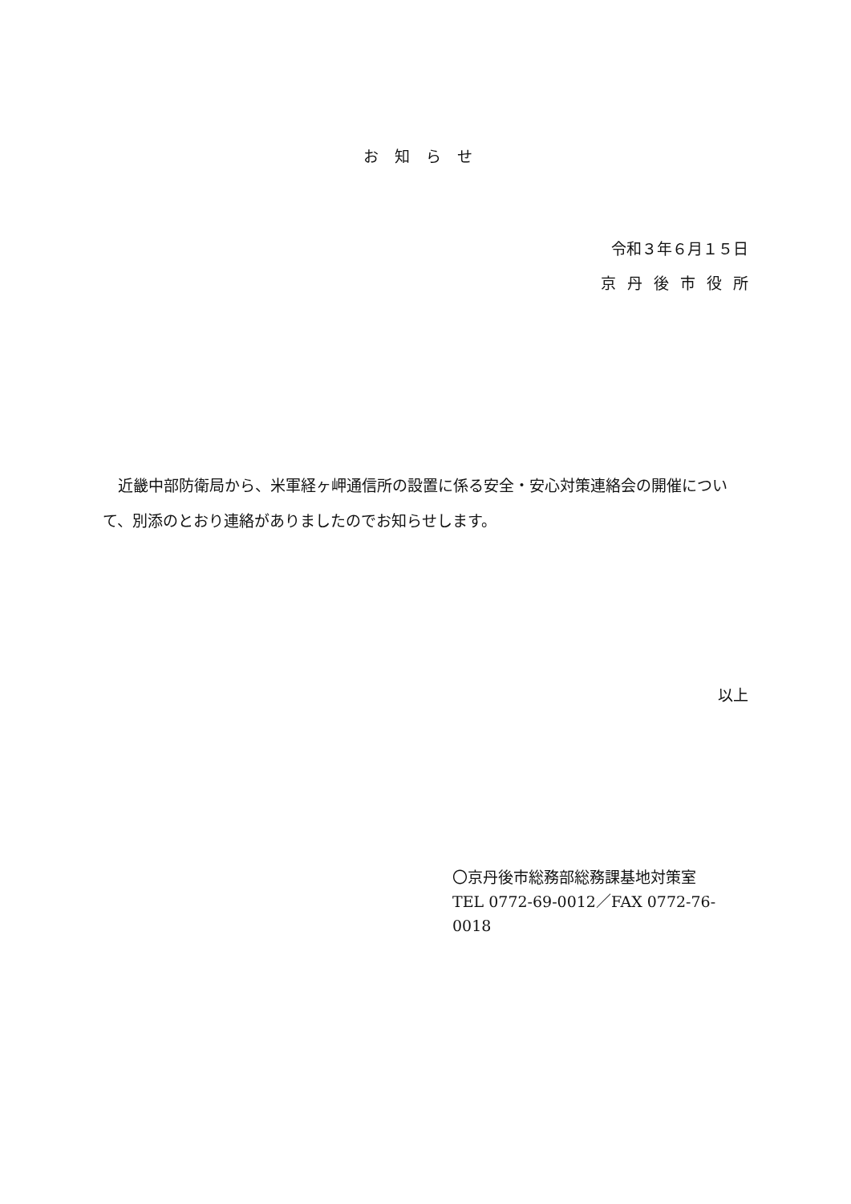お知らせ
令和３年６月１５日
京丹後市役所
近畿中部防衛局から、米軍経ヶ岬通信所の設置に係る安全・安心対策連絡会の開催について、別添のとおり連絡がありましたのでお知らせします。
以上
〇京丹後市総務部総務課基地対策室
TEL 0772-69-0012／FAX 0772-76-0018